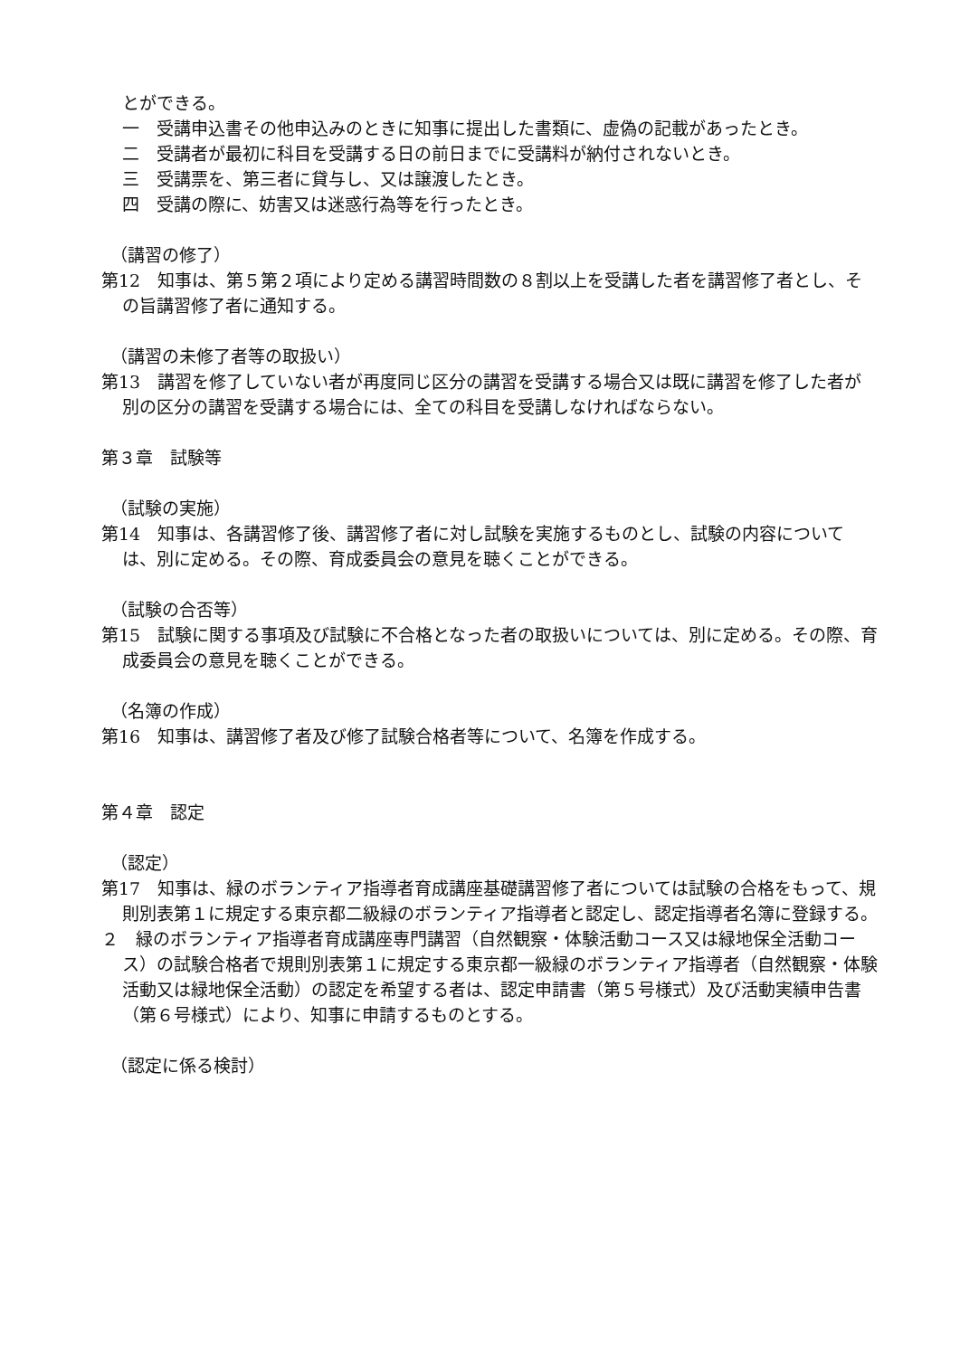とができる。
一　受講申込書その他申込みのときに知事に提出した書類に、虚偽の記載があったとき。
二　受講者が最初に科目を受講する日の前日までに受講料が納付されないとき。
三　受講票を、第三者に貸与し、又は譲渡したとき。
四　受講の際に、妨害又は迷惑行為等を行ったとき。
（講習の修了）
第12　知事は、第５第２項により定める講習時間数の８割以上を受講した者を講習修了者とし、その旨講習修了者に通知する。
（講習の未修了者等の取扱い）
第13　講習を修了していない者が再度同じ区分の講習を受講する場合又は既に講習を修了した者が別の区分の講習を受講する場合には、全ての科目を受講しなければならない。
第３章　試験等
（試験の実施）
第14　知事は、各講習修了後、講習修了者に対し試験を実施するものとし、試験の内容については、別に定める。その際、育成委員会の意見を聴くことができる。
（試験の合否等）
第15　試験に関する事項及び試験に不合格となった者の取扱いについては、別に定める。その際、育成委員会の意見を聴くことができる。
（名簿の作成）
第16　知事は、講習修了者及び修了試験合格者等について、名簿を作成する。
第４章　認定
（認定）
第17　知事は、緑のボランティア指導者育成講座基礎講習修了者については試験の合格をもって、規則別表第１に規定する東京都二級緑のボランティア指導者と認定し、認定指導者名簿に登録する。
２　緑のボランティア指導者育成講座専門講習（自然観察・体験活動コース又は緑地保全活動コース）の試験合格者で規則別表第１に規定する東京都一級緑のボランティア指導者（自然観察・体験活動又は緑地保全活動）の認定を希望する者は、認定申請書（第５号様式）及び活動実績申告書（第６号様式）により、知事に申請するものとする。
（認定に係る検討）